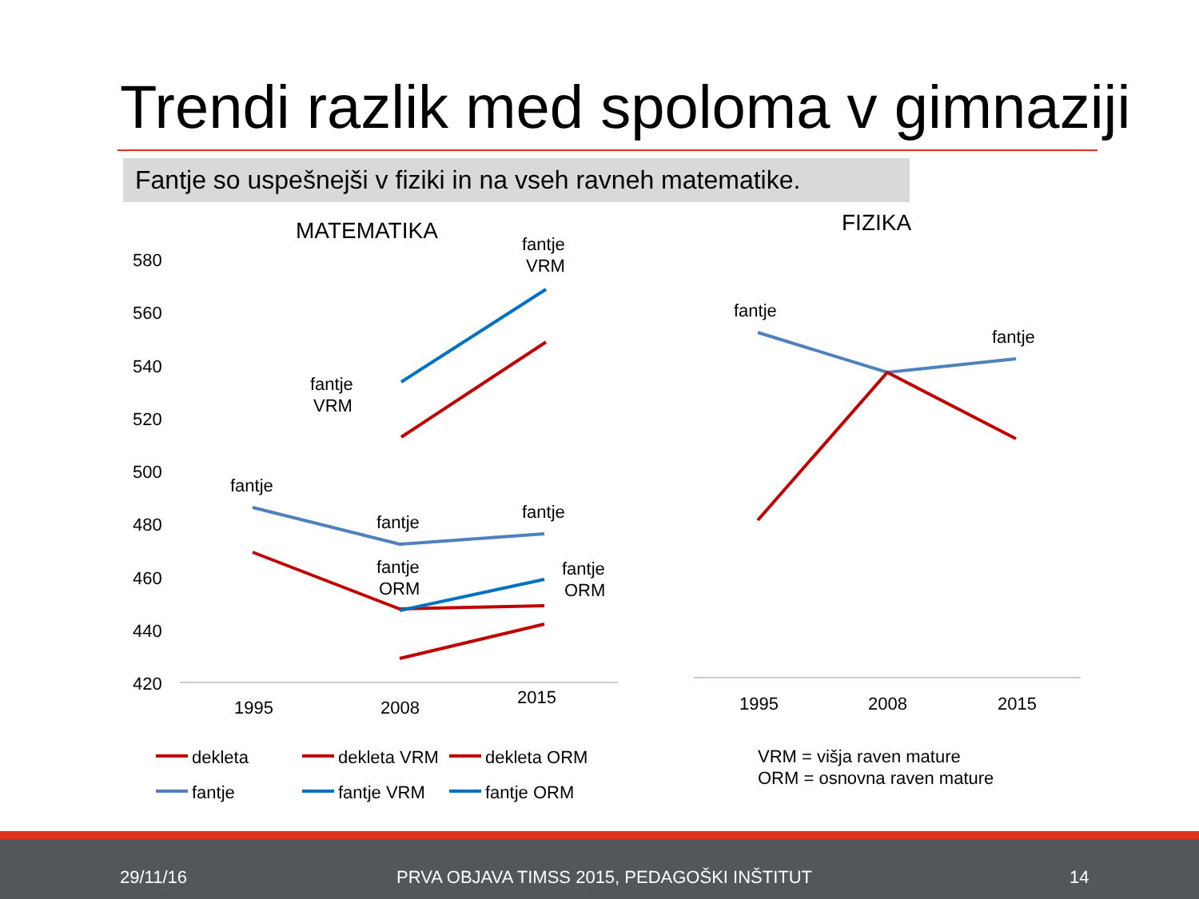Trendi razlik med spoloma v gimnaziji
Fantje so uspešnejši v fiziki in na vseh ravneh matematike.
MATEMATIKA
FIZIKA
580
560
540
520
500
480
460
440
420
1995
2008
2015
1995
2008
2015
fantje
VRM
fantje
VRM
fantje
fantje
fantje
fantje
ORM
fantje
ORM
fantje
fantje
dekleta
dekleta VRM
dekleta ORM
fantje
fantje VRM
fantje ORM
VRM = višja raven mature
ORM = osnovna raven mature
29/11/16 PRVA OBJAVA TIMSS 2015, PEDAGOŠKI INŠTITUT 14